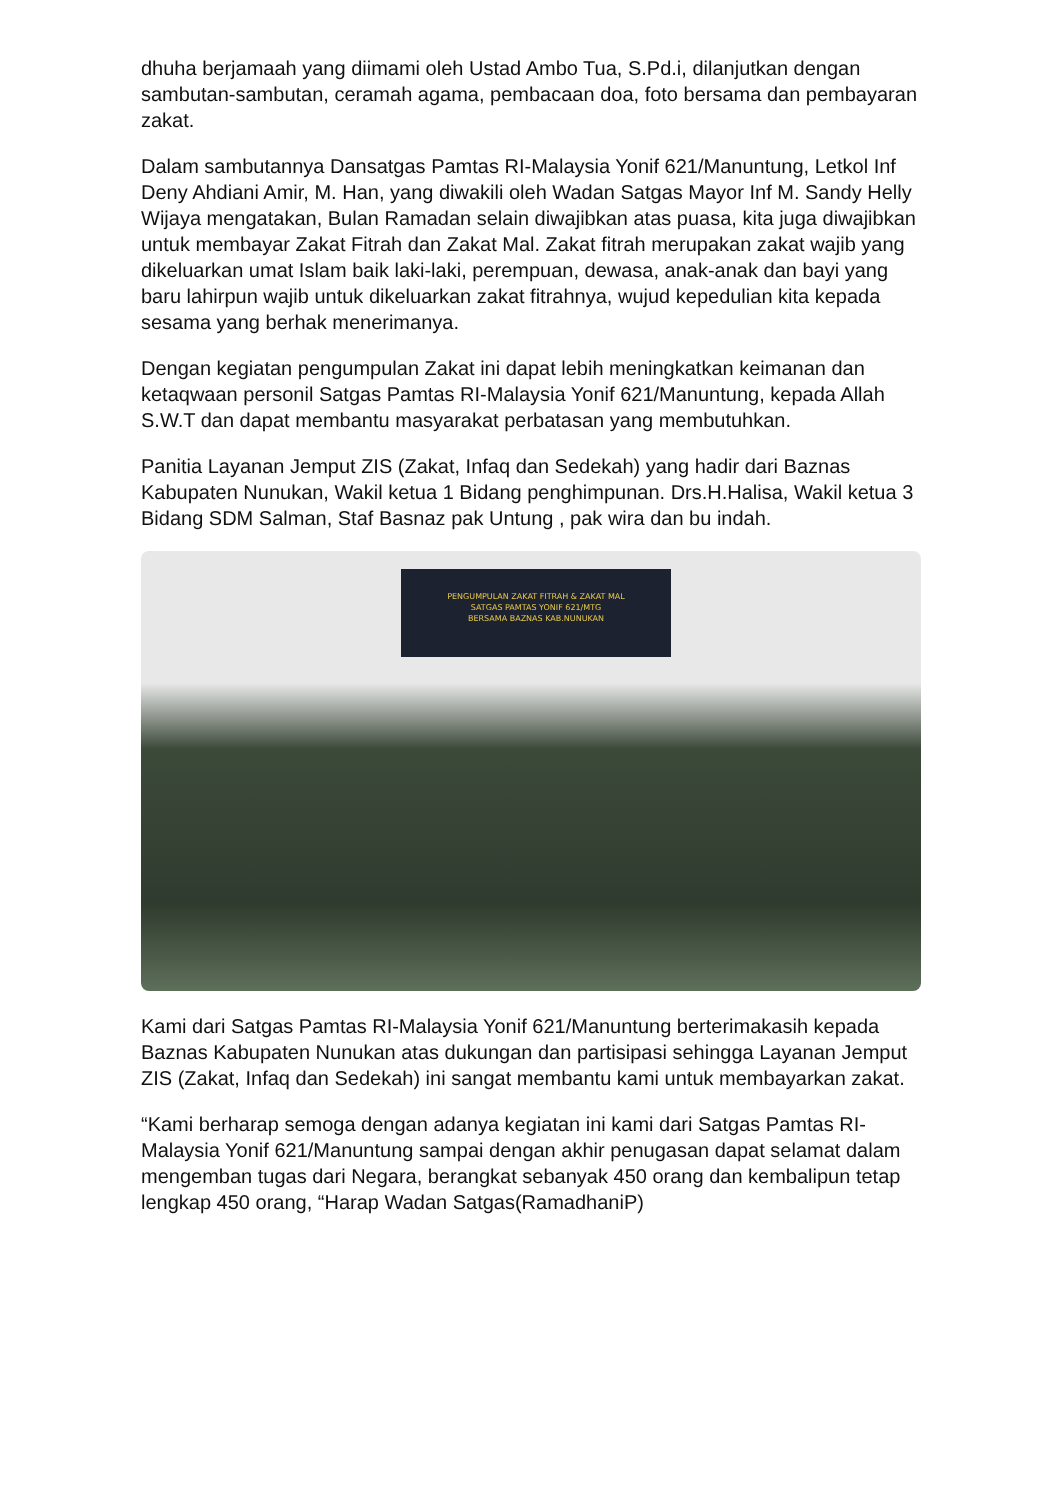dhuha berjamaah yang diimami oleh Ustad Ambo Tua, S.Pd.i, dilanjutkan dengan sambutan-sambutan, ceramah agama, pembacaan doa, foto bersama dan pembayaran zakat.
Dalam sambutannya Dansatgas Pamtas RI-Malaysia Yonif 621/Manuntung, Letkol Inf Deny Ahdiani Amir, M. Han, yang diwakili oleh Wadan Satgas Mayor Inf M. Sandy Helly Wijaya mengatakan, Bulan Ramadan selain diwajibkan atas puasa, kita juga diwajibkan untuk membayar Zakat Fitrah dan Zakat Mal. Zakat fitrah merupakan zakat wajib yang dikeluarkan umat Islam baik laki-laki, perempuan, dewasa, anak-anak dan bayi yang baru lahirpun wajib untuk dikeluarkan zakat fitrahnya, wujud kepedulian kita kepada sesama yang berhak menerimanya.
Dengan kegiatan pengumpulan Zakat ini dapat lebih meningkatkan keimanan dan ketaqwaan personil Satgas Pamtas RI-Malaysia Yonif 621/Manuntung, kepada Allah S.W.T dan dapat membantu masyarakat perbatasan yang membutuhkan.
Panitia Layanan Jemput ZIS (Zakat, Infaq dan Sedekah) yang hadir dari Baznas Kabupaten Nunukan, Wakil ketua 1 Bidang penghimpunan. Drs.H.Halisa, Wakil ketua 3 Bidang SDM Salman, Staf Basnaz pak Untung , pak wira dan bu indah.
PENGUMPULAN ZAKAT FITRAH & ZAKAT MAL
SATGAS PAMTAS YONIF 621/MTG
BERSAMA BAZNAS KAB.NUNUKAN
Kami dari Satgas Pamtas RI-Malaysia Yonif 621/Manuntung berterimakasih kepada Baznas Kabupaten Nunukan atas dukungan dan partisipasi sehingga Layanan Jemput ZIS (Zakat, Infaq dan Sedekah) ini sangat membantu kami untuk membayarkan zakat.
“Kami berharap semoga dengan adanya kegiatan ini kami dari Satgas Pamtas RI-Malaysia Yonif 621/Manuntung sampai dengan akhir penugasan dapat selamat dalam mengemban tugas dari Negara, berangkat sebanyak 450 orang dan kembalipun tetap lengkap 450 orang, “Harap Wadan Satgas(RamadhaniP)